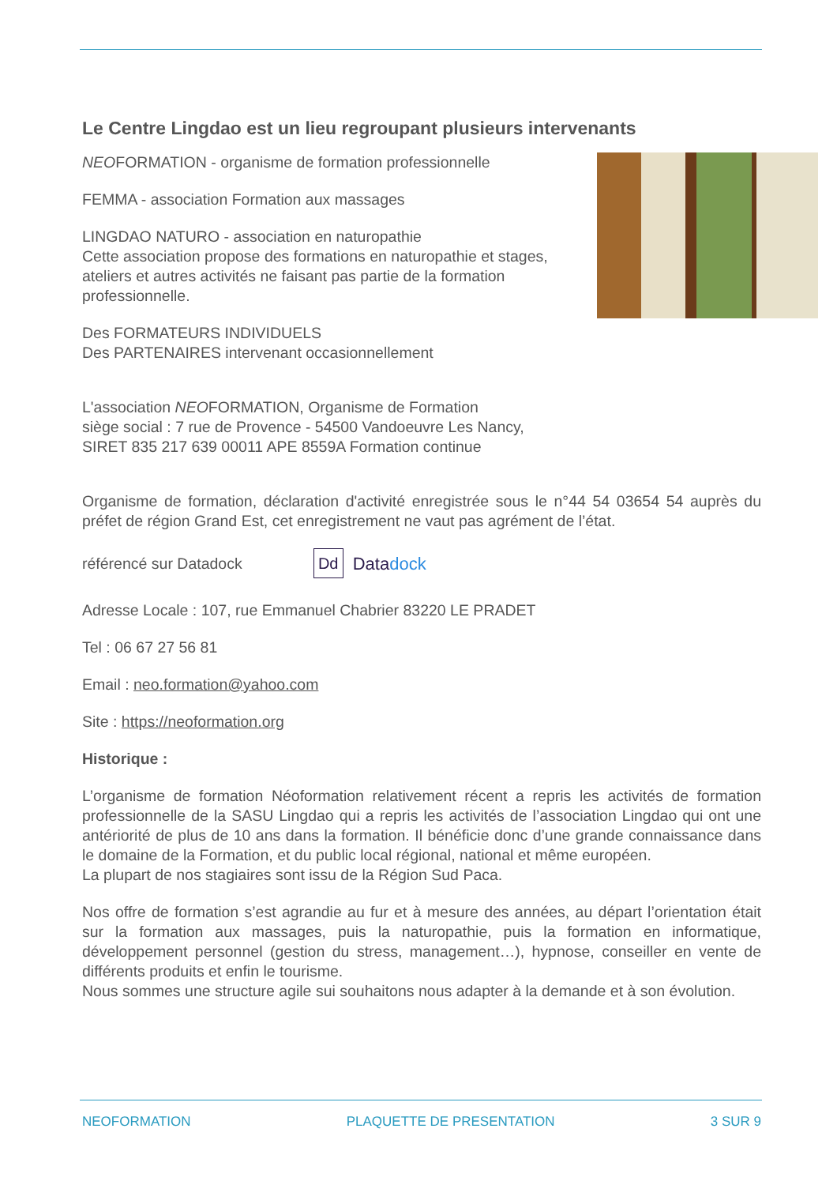Le Centre Lingdao est un lieu regroupant plusieurs intervenants
NEOFORMATION - organisme de formation professionnelle
FEMMA - association Formation aux massages
LINGDAO NATURO - association en naturopathie
Cette association propose des formations en naturopathie et stages, ateliers et autres activités ne faisant pas partie de la formation professionnelle.
Des FORMATEURS INDIVIDUELS
Des PARTENAIRES intervenant occasionnellement
L'association NEOFORMATION, Organisme de Formation
siège social : 7 rue de Provence - 54500 Vandoeuvre Les Nancy,
SIRET 835 217 639 00011 APE 8559A Formation continue
Organisme de formation, déclaration d'activité enregistrée sous le n°44 54 03654 54 auprès du préfet de région Grand Est, cet enregistrement ne vaut pas agrément de l’état.
référencé sur Datadock Dd Datadock
Adresse Locale : 107, rue Emmanuel Chabrier 83220 LE PRADET
Tel : 06 67 27 56 81
Email : neo.formation@yahoo.com
Site : https://neoformation.org
Historique :
L’organisme de formation Néoformation relativement récent a repris les activités de formation professionnelle de la SASU Lingdao qui a repris les activités de l’association Lingdao qui ont une antériorité de plus de 10 ans dans la formation. Il bénéficie donc d’une grande connaissance dans le domaine de la Formation, et du public local régional, national et même européen.
La plupart de nos stagiaires sont issu de la Région Sud Paca.
Nos offre de formation s’est agrandie au fur et à mesure des années, au départ l’orientation était sur la formation aux massages, puis la naturopathie, puis la formation en informatique, développement personnel (gestion du stress, management…), hypnose, conseiller en vente de différents produits et enfin le tourisme.
Nous sommes une structure agile sui souhaitons nous adapter à la demande et à son évolution.
NEOFORMATION PLAQUETTE DE PRESENTATION 3 SUR 9